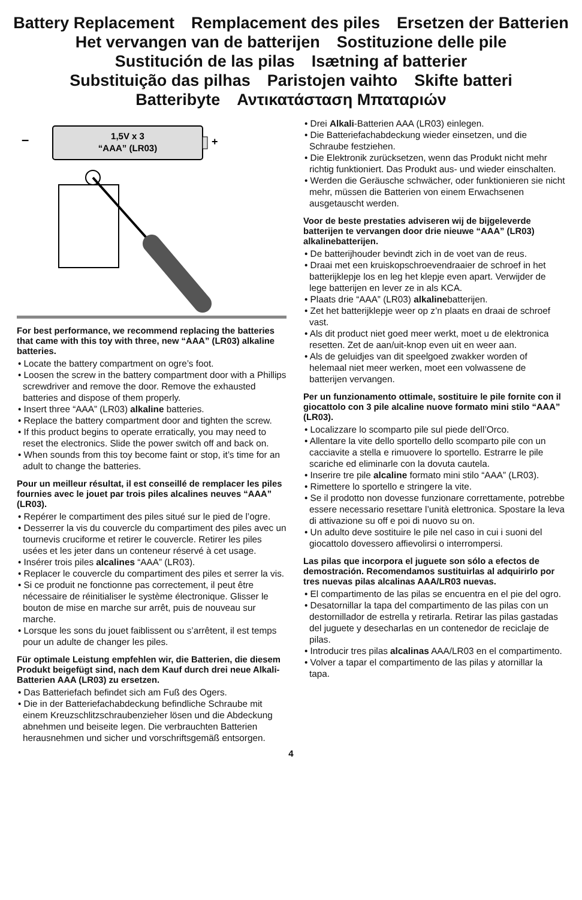Battery Replacement Remplacement des piles Ersetzen der Batterien
Het vervangen van de batterijen Sostituzione delle pile
Sustitución de las pilas Isætning af batterier
Substituição das pilhas Paristojen vaihto Skifte batteri
Batteribyte Αντικατάσταση Μπαταριών
–
1,5V x 3
“AAA” (LR03)
+
For best performance, we recommend replacing the batteries that came with this toy with three, new “AAA” (LR03) alkaline batteries.
• Locate the battery compartment on ogre’s foot.
• Loosen the screw in the battery compartment door with a Phillips screwdriver and remove the door. Remove the exhausted batteries and dispose of them properly.
• Insert three “AAA” (LR03) alkaline batteries.
• Replace the battery compartment door and tighten the screw.
• If this product begins to operate erratically, you may need to reset the electronics. Slide the power switch off and back on.
• When sounds from this toy become faint or stop, it’s time for an adult to change the batteries.
Pour un meilleur résultat, il est conseillé de remplacer les piles fournies avec le jouet par trois piles alcalines neuves “AAA” (LR03).
• Repérer le compartiment des piles situé sur le pied de l’ogre.
• Desserrer la vis du couvercle du compartiment des piles avec un tournevis cruciforme et retirer le couvercle. Retirer les piles usées et les jeter dans un conteneur réservé à cet usage.
• Insérer trois piles alcalines “AAA” (LR03).
• Replacer le couvercle du compartiment des piles et serrer la vis.
• Si ce produit ne fonctionne pas correctement, il peut être nécessaire de réinitialiser le système électronique. Glisser le bouton de mise en marche sur arrêt, puis de nouveau sur marche.
• Lorsque les sons du jouet faiblissent ou s’arrêtent, il est temps pour un adulte de changer les piles.
Für optimale Leistung empfehlen wir, die Batterien, die diesem Produkt beigefügt sind, nach dem Kauf durch drei neue Alkali-Batterien AAA (LR03) zu ersetzen.
• Das Batteriefach befindet sich am Fuß des Ogers.
• Die in der Batteriefachabdeckung befindliche Schraube mit einem Kreuzschlitzschraubenzieher lösen und die Abdeckung abnehmen und beiseite legen. Die verbrauchten Batterien herausnehmen und sicher und vorschriftsgemäß entsorgen.
• Drei Alkali-Batterien AAA (LR03) einlegen.
• Die Batteriefachabdeckung wieder einsetzen, und die Schraube festziehen.
• Die Elektronik zurücksetzen, wenn das Produkt nicht mehr richtig funktioniert. Das Produkt aus- und wieder einschalten.
• Werden die Geräusche schwächer, oder funktionieren sie nicht mehr, müssen die Batterien von einem Erwachsenen ausgetauscht werden.
Voor de beste prestaties adviseren wij de bijgeleverde batterijen te vervangen door drie nieuwe “AAA” (LR03) alkalinebatterijen.
• De batterijhouder bevindt zich in de voet van de reus.
• Draai met een kruiskopschroevendraaier de schroef in het batterijklepje los en leg het klepje even apart. Verwijder de lege batterijen en lever ze in als KCA.
• Plaats drie “AAA” (LR03) alkalinebatterijen.
• Zet het batterijklepje weer op z’n plaats en draai de schroef vast.
• Als dit product niet goed meer werkt, moet u de elektronica resetten. Zet de aan/uit-knop even uit en weer aan.
• Als de geluidjes van dit speelgoed zwakker worden of helemaal niet meer werken, moet een volwassene de batterijen vervangen.
Per un funzionamento ottimale, sostituire le pile fornite con il giocattolo con 3 pile alcaline nuove formato mini stilo “AAA” (LR03).
• Localizzare lo scomparto pile sul piede dell’Orco.
• Allentare la vite dello sportello dello scomparto pile con un cacciavite a stella e rimuovere lo sportello. Estrarre le pile scariche ed eliminarle con la dovuta cautela.
• Inserire tre pile alcaline formato mini stilo “AAA” (LR03).
• Rimettere lo sportello e stringere la vite.
• Se il prodotto non dovesse funzionare correttamente, potrebbe essere necessario resettare l’unità elettronica. Spostare la leva di attivazione su off e poi di nuovo su on.
• Un adulto deve sostituire le pile nel caso in cui i suoni del giocattolo dovessero affievolirsi o interrompersi.
Las pilas que incorpora el juguete son sólo a efectos de demostración. Recomendamos sustituirlas al adquirirlo por tres nuevas pilas alcalinas AAA/LR03 nuevas.
• El compartimento de las pilas se encuentra en el pie del ogro.
• Desatornillar la tapa del compartimento de las pilas con un destornillador de estrella y retirarla. Retirar las pilas gastadas del juguete y desecharlas en un contenedor de reciclaje de pilas.
• Introducir tres pilas alcalinas AAA/LR03 en el compartimento.
• Volver a tapar el compartimento de las pilas y atornillar la tapa.
4